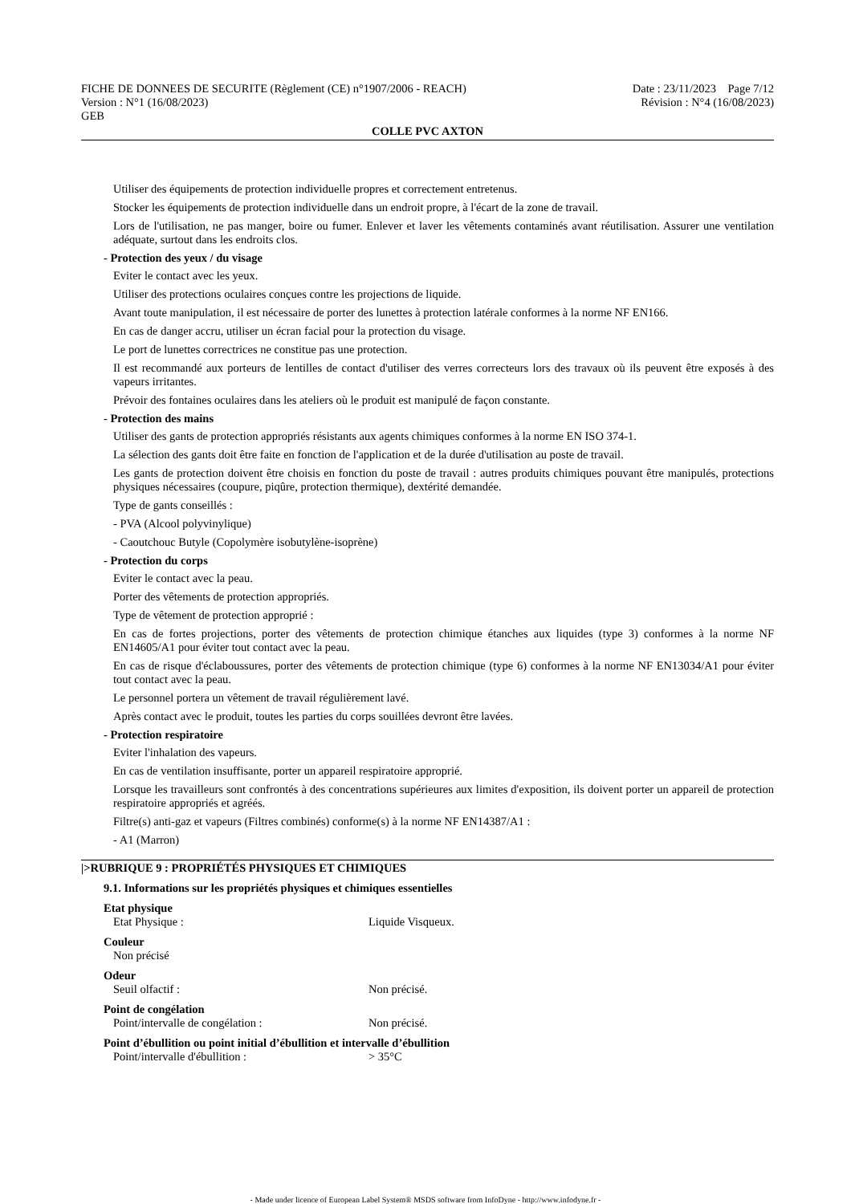FICHE DE DONNEES DE SECURITE (Règlement (CE) n°1907/2006 - REACH)
Version : N°1 (16/08/2023)
GEB
Date : 23/11/2023 Page 7/12
Révision : N°4 (16/08/2023)
COLLE PVC AXTON
Utiliser des équipements de protection individuelle propres et correctement entretenus.
Stocker les équipements de protection individuelle dans un endroit propre, à l'écart de la zone de travail.
Lors de l'utilisation, ne pas manger, boire ou fumer. Enlever et laver les vêtements contaminés avant réutilisation. Assurer une ventilation adéquate, surtout dans les endroits clos.
- Protection des yeux / du visage
Eviter le contact avec les yeux.
Utiliser des protections oculaires conçues contre les projections de liquide.
Avant toute manipulation, il est nécessaire de porter des lunettes à protection latérale conformes à la norme NF EN166.
En cas de danger accru, utiliser un écran facial pour la protection du visage.
Le port de lunettes correctrices ne constitue pas une protection.
Il est recommandé aux porteurs de lentilles de contact d'utiliser des verres correcteurs lors des travaux où ils peuvent être exposés à des vapeurs irritantes.
Prévoir des fontaines oculaires dans les ateliers où le produit est manipulé de façon constante.
- Protection des mains
Utiliser des gants de protection appropriés résistants aux agents chimiques conformes à la norme EN ISO 374-1.
La sélection des gants doit être faite en fonction de l'application et de la durée d'utilisation au poste de travail.
Les gants de protection doivent être choisis en fonction du poste de travail : autres produits chimiques pouvant être manipulés, protections physiques nécessaires (coupure, piqûre, protection thermique), dextérité demandée.
Type de gants conseillés :
- PVA (Alcool polyvinylique)
- Caoutchouc Butyle (Copolymère isobutylène-isoprène)
- Protection du corps
Eviter le contact avec la peau.
Porter des vêtements de protection appropriés.
Type de vêtement de protection approprié :
En cas de fortes projections, porter des vêtements de protection chimique étanches aux liquides (type 3) conformes à la norme NF EN14605/A1 pour éviter tout contact avec la peau.
En cas de risque d'éclaboussures, porter des vêtements de protection chimique (type 6) conformes à la norme NF EN13034/A1 pour éviter tout contact avec la peau.
Le personnel portera un vêtement de travail régulièrement lavé.
Après contact avec le produit, toutes les parties du corps souillées devront être lavées.
- Protection respiratoire
Eviter l'inhalation des vapeurs.
En cas de ventilation insuffisante, porter un appareil respiratoire approprié.
Lorsque les travailleurs sont confrontés à des concentrations supérieures aux limites d'exposition, ils doivent porter un appareil de protection respiratoire appropriés et agréés.
Filtre(s) anti-gaz et vapeurs (Filtres combinés) conforme(s) à la norme NF EN14387/A1 :
- A1 (Marron)
|>RUBRIQUE 9 : PROPRIÉTÉS PHYSIQUES ET CHIMIQUES
9.1. Informations sur les propriétés physiques et chimiques essentielles
Etat physique
Etat Physique : Liquide Visqueux.
Couleur
Non précisé
Odeur
Seuil olfactif : Non précisé.
Point de congélation
Point/intervalle de congélation : Non précisé.
Point d’ébullition ou point initial d’ébullition et intervalle d’ébullition
Point/intervalle d'ébullition : > 35°C
- Made under licence of European Label System® MSDS software from InfoDyne - http://www.infodyne.fr -